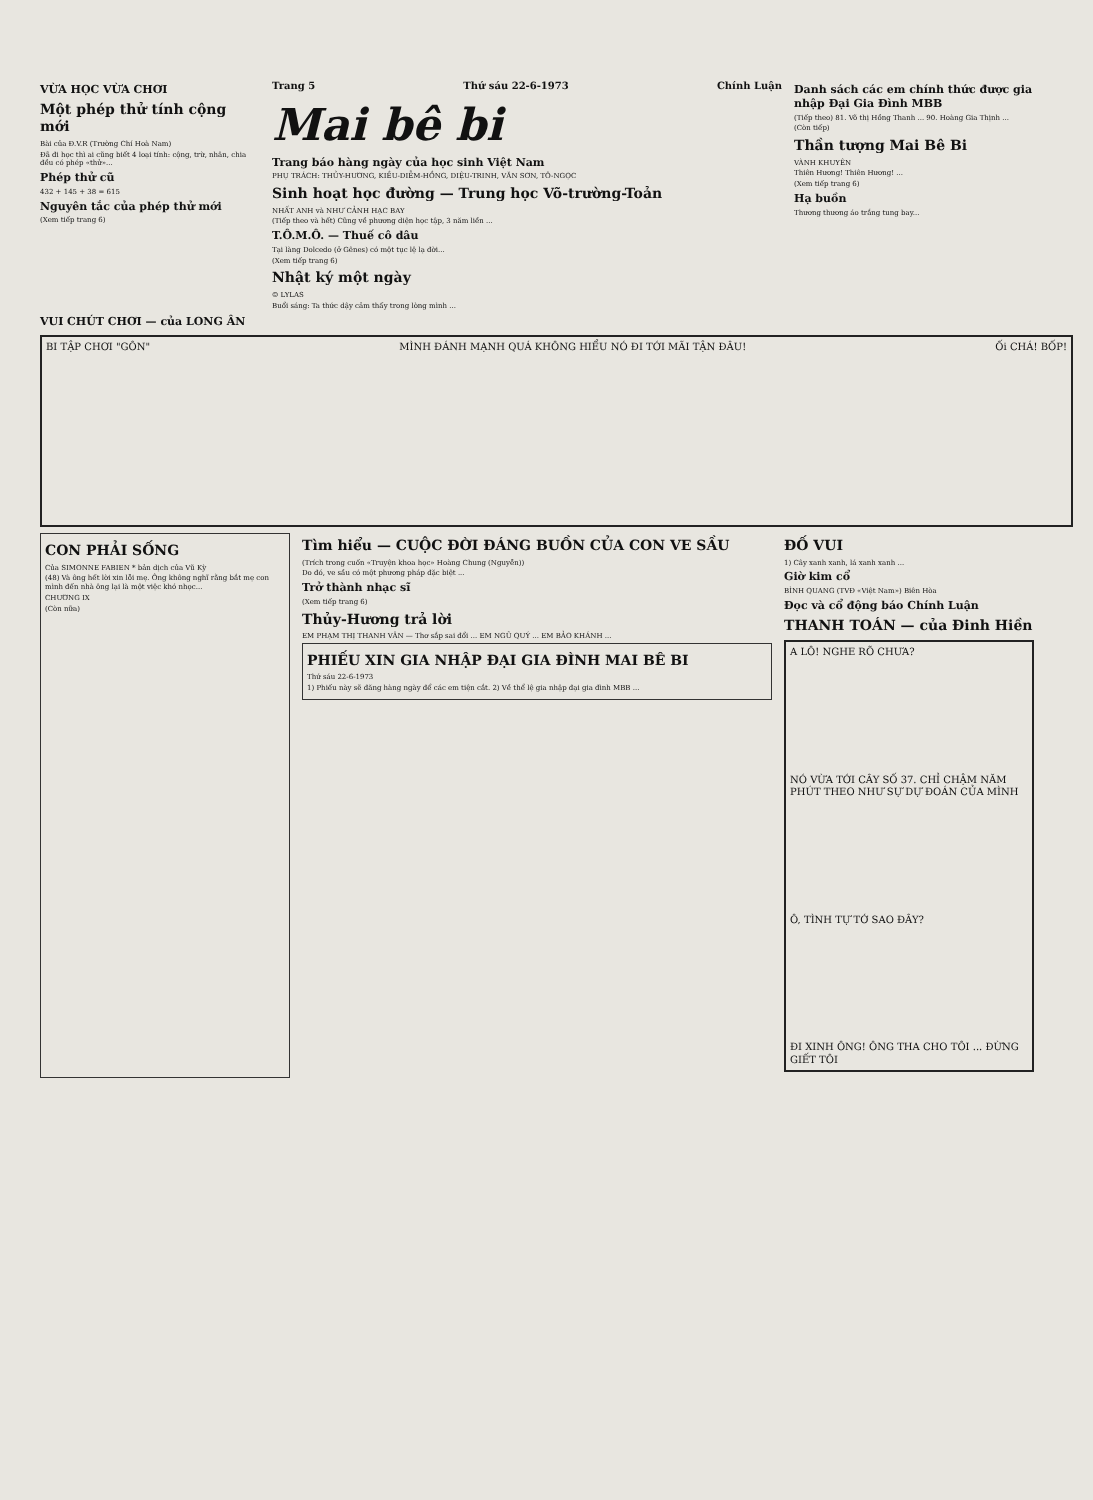VỪA HỌC VỪA CHƠI
Một phép thử tính cộng mới
Bài của Đ.V.R (Trường Chí Hoà Nam)
Đã đi học thì ai cũng biết 4 loại tính: cộng, trừ, nhân, chia đều có phép «thử»...
Phép thử cũ
432 + 145 + 38 = 615
Nguyên tắc của phép thử mới
(Xem tiếp trang 6)
Trang 5 Thứ sáu 22-6-1973 Chính Luận
Mai bê bi
Trang báo hàng ngày của học sinh Việt Nam
PHỤ TRÁCH: THỦY-HƯƠNG, KIỀU-DIỄM-HỒNG, DIỆU-TRINH, VĂN SƠN, TÔ-NGỌC
Sinh hoạt học đường — Trung học Võ-trường-Toản
NHẤT ANH và NHƯ CẢNH HẠC BAY
(Tiếp theo và hết) Cũng về phương diện học tập, 3 năm liền ...
T.Ô.M.Ô. — Thuế cô dâu
Tại làng Dolcedo (ở Gênes) có một tục lệ lạ đời...
(Xem tiếp trang 6)
Nhật ký một ngày
☺ LYLAS
Buổi sáng: Ta thức dậy cảm thấy trong lòng mình ...
Danh sách các em chính thức được gia nhập Đại Gia Đình MBB
(Tiếp theo) 81. Võ thị Hồng Thanh ... 90. Hoàng Gia Thịnh ...
(Còn tiếp)
Thần tượng Mai Bê Bi
VÀNH KHUYÊN
Thiên Hương! Thiên Hương! ...
(Xem tiếp trang 6)
Hạ buồn
Thương thương áo trắng tung bay...
VUI CHÚT CHƠI — của LONG ÂN
BI TẬP CHƠI "GÔN" MÌNH ĐÁNH MẠNH QUÁ KHÔNG HIỂU NÓ ĐI TỚI MÃI TẬN ĐÂU! Ối CHÁ! BỐP!
CON PHẢI SỐNG
Của SIMONNE FABIEN * bản dịch của Vũ Kỳ
(48) Và ông hết lời xin lỗi mẹ. Ông không nghĩ rằng bắt mẹ con mình đến nhà ông lại là một việc khó nhọc...
CHƯƠNG IX
(Còn nữa)
Tìm hiểu — CUỘC ĐỜI ĐÁNG BUỒN CỦA CON VE SẦU
(Trích trong cuốn «Truyện khoa học» Hoàng Chung (Nguyễn))
Do đó, ve sầu có một phương pháp đặc biệt ...
Trở thành nhạc sĩ
(Xem tiếp trang 6)
Thủy-Hương trả lời
EM PHẠM THỊ THANH VÂN — Thơ sắp sai đổi ... EM NGŨ QUÝ ... EM BẢO KHÁNH ...
PHIẾU XIN GIA NHẬP ĐẠI GIA ĐÌNH MAI BÊ BI
Thứ sáu 22-6-1973
1) Phiếu này sẽ đăng hàng ngày để các em tiện cắt. 2) Về thể lệ gia nhập đại gia đình MBB ...
ĐỐ VUI
1) Cây xanh xanh, lá xanh xanh ...
Giờ kim cổ
BÌNH QUANG (TVĐ «Việt Nam») Biên Hòa
Đọc và cổ động báo Chính Luận
THANH TOÁN — của Đinh Hiền
A LÔ! NGHE RÕ CHƯA?
NÓ VỪA TỚI CÂY SỐ 37. CHỈ CHẬM NĂM PHÚT THEO NHƯ SỰ DỰ ĐOÁN CỦA MÌNH
Ô, TÌNH TỰ TỚ SAO ĐÂY?
ĐI XINH ÔNG! ÔNG THA CHO TÔI ... ĐỪNG GIẾT TÔI